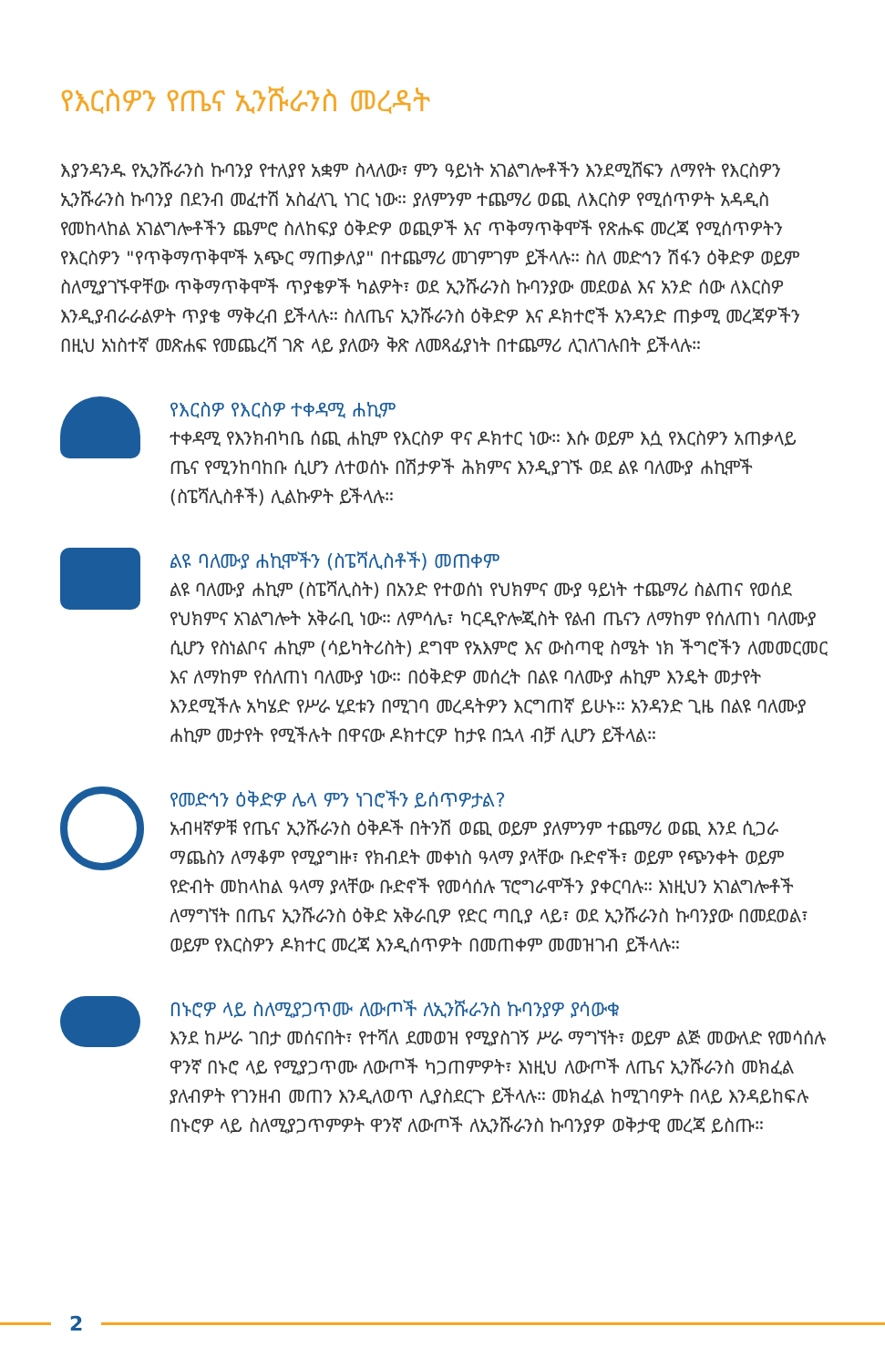የእርስዎን የጤና ኢንሹራንስ መረዳት
እያንዳንዱ የኢንሹራንስ ኩባንያ የተለያየ አቋም ስላለው፣ ምን ዓይነት አገልግሎቶችን እንደሚሸፍን ለማየት የእርስዎን ኢንሹራንስ ኩባንያ በደንብ መፈተሽ አስፈላጊ ነገር ነው። ያለምንም ተጨማሪ ወጪ ለእርስዎ የሚሰጥዎት አዳዲስ የመከላከል አገልግሎቶችን ጨምሮ ስለከፍያ ዕቅድዎ ወጪዎች እና ጥቅማጥቅሞች የጽሑፍ መረጃ የሚሰጥዎትን የእርስዎን "የጥቅማጥቅሞች አጭር ማጠቃለያ" በተጨማሪ መገምገም ይችላሉ። ስለ መድኅን ሽፋን ዕቅድዎ ወይም ስለሚያገኙዋቸው ጥቅማጥቅሞች ጥያቄዎች ካልዎት፣ ወደ ኢንሹራንስ ኩባንያው መደወል እና አንድ ሰው ለእርስዎ እንዲያብራራልዎት ጥያቄ ማቅረብ ይችላሉ። ስለጤና ኢንሹራንስ ዕቅድዎ እና ዶክተሮች አንዳንድ ጠቃሚ መረጃዎችን በዚህ አነስተኛ መጽሐፍ የመጨረሻ ገጽ ላይ ያለውን ቅጽ ለመጻፊያነት በተጨማሪ ሊገለገሉበት ይችላሉ።
የእርስዎ የእርስዎ ተቀዳሚ ሐኪም
ተቀዳሚ የእንክብካቤ ሰጪ ሐኪም የእርስዎ ዋና ዶክተር ነው። እሱ ወይም እሷ የእርስዎን አጠቃላይ ጤና የሚንከባከቡ ሲሆን ለተወሰኑ በሽታዎች ሕክምና እንዲያገኙ ወደ ልዩ ባለሙያ ሐኪሞች (ስፔሻሊስቶች) ሊልኩዎት ይችላሉ።
ልዩ ባለሙያ ሐኪሞችን (ስፔሻሊስቶች) መጠቀም
ልዩ ባለሙያ ሐኪም (ስፔሻሊስት) በአንድ የተወሰነ የህክምና ሙያ ዓይነት ተጨማሪ ስልጠና የወሰደ የህክምና አገልግሎት አቅራቢ ነው። ለምሳሌ፣ ካርዲዮሎጂስት የልብ ጤናን ለማከም የሰለጠነ ባለሙያ ሲሆን የስነልቦና ሐኪም (ሳይካትሪስት) ደግሞ የአእምሮ እና ውስጣዊ ስሜት ነክ ችግሮችን ለመመርመር እና ለማከም የሰለጠነ ባለሙያ ነው። በዕቅድዎ መሰረት በልዩ ባለሙያ ሐኪም እንዴት መታየት እንደሚችሉ አካሄድ የሥራ ሂደቱን በሚገባ መረዳትዎን እርግጠኛ ይሁኑ። አንዳንድ ጊዜ በልዩ ባለሙያ ሐኪም መታየት የሚችሉት በዋናው ዶክተርዎ ከታዩ በኋላ ብቻ ሊሆን ይችላል።
የመድኅን ዕቅድዎ ሌላ ምን ነገሮችን ይሰጥዎታል?
አብዛኛዎቹ የጤና ኢንሹራንስ ዕቅዶች በትንሽ ወጪ ወይም ያለምንም ተጨማሪ ወጪ እንደ ሲጋራ ማጨስን ለማቆም የሚያግዙ፣ የክብደት መቀነስ ዓላማ ያላቸው ቡድኖች፣ ወይም የጭንቀት ወይም የድብት መከላከል ዓላማ ያላቸው ቡድኖች የመሳሰሉ ፕሮግራሞችን ያቀርባሉ። እነዚህን አገልግሎቶች ለማግኘት በጤና ኢንሹራንስ ዕቅድ አቅራቢዎ የድር ጣቢያ ላይ፣ ወደ ኢንሹራንስ ኩባንያው በመደወል፣ ወይም የእርስዎን ዶክተር መረጃ እንዲሰጥዎት በመጠቀም መመዝገብ ይችላሉ።
በኑሮዎ ላይ ስለሚያጋጥሙ ለውጦች ለኢንሹራንስ ኩባንያዎ ያሳውቁ
እንደ ከሥራ ገበታ መሰናበት፣ የተሻለ ደመወዝ የሚያስገኝ ሥራ ማግኘት፣ ወይም ልጅ መውለድ የመሳሰሉ ዋንኛ በኑሮ ላይ የሚያጋጥሙ ለውጦች ካጋጠምዎት፣ እነዚህ ለውጦች ለጤና ኢንሹራንስ መክፈል ያለብዎት የገንዘብ መጠን እንዲለወጥ ሊያስደርጉ ይችላሉ። መክፈል ከሚገባዎት በላይ እንዳይከፍሉ በኑሮዎ ላይ ስለሚያጋጥምዎት ዋንኛ ለውጦች ለኢንሹራንስ ኩባንያዎ ወቅታዊ መረጃ ይስጡ።
2